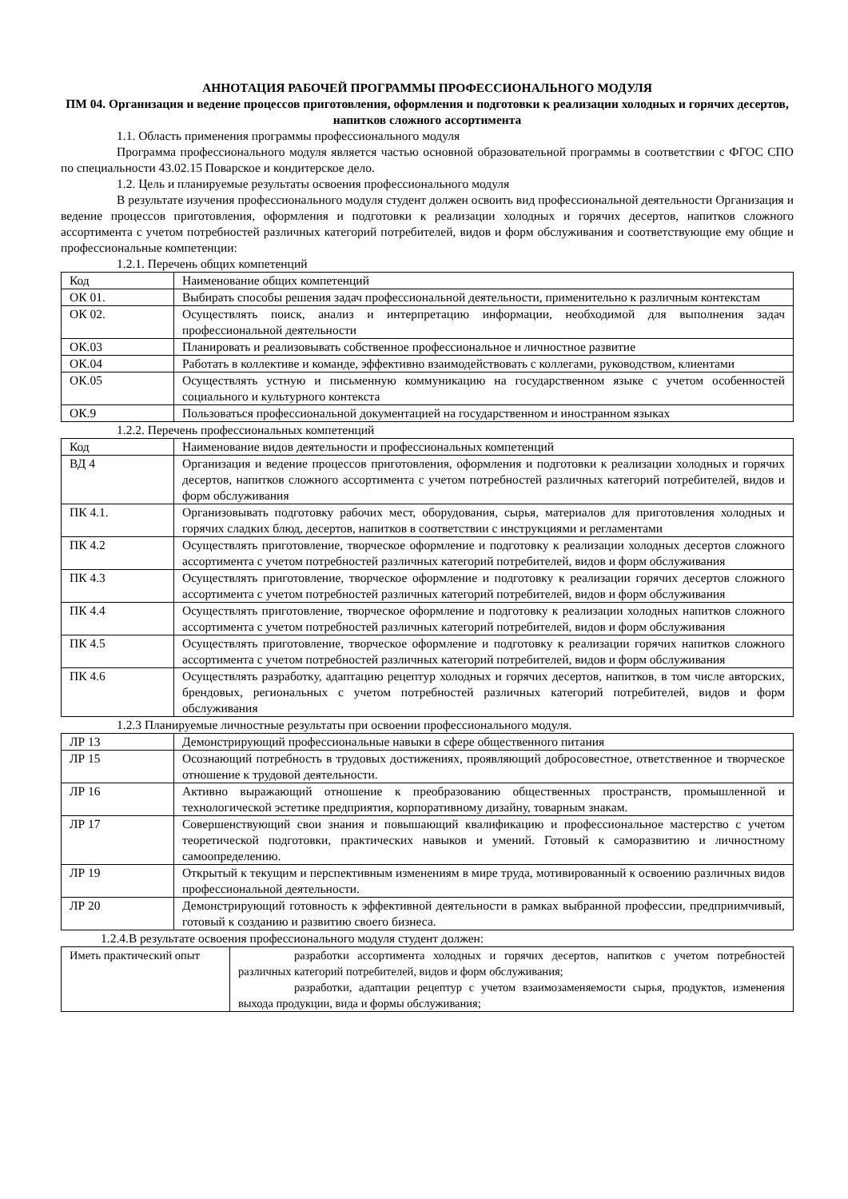АННОТАЦИЯ РАБОЧЕЙ ПРОГРАММЫ ПРОФЕССИОНАЛЬНОГО МОДУЛЯ
ПМ 04. Организация и ведение процессов приготовления, оформления и подготовки к реализации холодных и горячих десертов, напитков сложного ассортимента
1.1. Область применения программы профессионального модуля
Программа профессионального модуля является частью основной образовательной программы в соответствии с ФГОС СПО по специальности 43.02.15 Поварское и кондитерское дело.
1.2. Цель и планируемые результаты освоения профессионального модуля
В результате изучения профессионального модуля студент должен освоить вид профессиональной деятельности Организация и ведение процессов приготовления, оформления и подготовки к реализации холодных и горячих десертов, напитков сложного ассортимента с учетом потребностей различных категорий потребителей, видов и форм обслуживания и соответствующие ему общие и профессиональные компетенции:
1.2.1. Перечень общих компетенций
| Код | Наименование общих компетенций |
| ОК 01. | Выбирать способы решения задач профессиональной деятельности, применительно к различным контекстам |
| ОК 02. | Осуществлять поиск, анализ и интерпретацию информации, необходимой для выполнения задач профессиональной деятельности |
| ОК.03 | Планировать и реализовывать собственное профессиональное и личностное развитие |
| ОК.04 | Работать в коллективе и команде, эффективно взаимодействовать с коллегами, руководством, клиентами |
| ОК.05 | Осуществлять устную и письменную коммуникацию на государственном языке с учетом особенностей социального и культурного контекста |
| ОК.9 | Пользоваться профессиональной документацией на государственном и иностранном языках |
1.2.2. Перечень профессиональных компетенций
| Код | Наименование видов деятельности и профессиональных компетенций |
| ВД 4 | Организация и ведение процессов приготовления, оформления и подготовки к реализации холодных и горячих десертов, напитков сложного ассортимента с учетом потребностей различных категорий потребителей, видов и форм обслуживания |
| ПК 4.1. | Организовывать подготовку рабочих мест, оборудования, сырья, материалов для приготовления холодных и горячих сладких блюд, десертов, напитков в соответствии с инструкциями и регламентами |
| ПК 4.2 | Осуществлять приготовление, творческое оформление и подготовку к реализации холодных десертов сложного ассортимента с учетом потребностей различных категорий потребителей, видов и форм обслуживания |
| ПК 4.3 | Осуществлять приготовление, творческое оформление и подготовку к реализации горячих десертов сложного ассортимента с учетом потребностей различных категорий потребителей, видов и форм обслуживания |
| ПК 4.4 | Осуществлять приготовление, творческое оформление и подготовку к реализации холодных напитков сложного ассортимента с учетом потребностей различных категорий потребителей, видов и форм обслуживания |
| ПК 4.5 | Осуществлять приготовление, творческое оформление и подготовку к реализации горячих напитков сложного ассортимента с учетом потребностей различных категорий потребителей, видов и форм обслуживания |
| ПК 4.6 | Осуществлять разработку, адаптацию рецептур холодных и горячих десертов, напитков, в том числе авторских, брендовых, региональных с учетом потребностей различных категорий потребителей, видов и форм обслуживания |
1.2.3 Планируемые личностные результаты при освоении профессионального модуля.
| ЛР 13 | Демонстрирующий профессиональные навыки в сфере общественного питания |
| ЛР 15 | Осознающий потребность в трудовых достижениях, проявляющий добросовестное, ответственное и творческое отношение к трудовой деятельности. |
| ЛР 16 | Активно выражающий отношение к преобразованию общественных пространств, промышленной и технологической эстетике предприятия, корпоративному дизайну, товарным знакам. |
| ЛР 17 | Совершенствующий свои знания и повышающий квалификацию и профессиональное мастерство с учетом теоретической подготовки, практических навыков и умений. Готовый к саморазвитию и личностному самоопределению. |
| ЛР 19 | Открытый к текущим и перспективным изменениям в мире труда, мотивированный к освоению различных видов профессиональной деятельности. |
| ЛР 20 | Демонстрирующий готовность к эффективной деятельности в рамках выбранной профессии, предприимчивый, готовый к созданию и развитию своего бизнеса. |
1.2.4.В результате освоения профессионального модуля студент должен:
| Иметь практический опыт | разработки ассортимента холодных и горячих десертов, напитков с учетом потребностей различных категорий потребителей, видов и форм обслуживания; разработки, адаптации рецептур с учетом взаимозаменяемости сырья, продуктов, изменения выхода продукции, вида и формы обслуживания; |